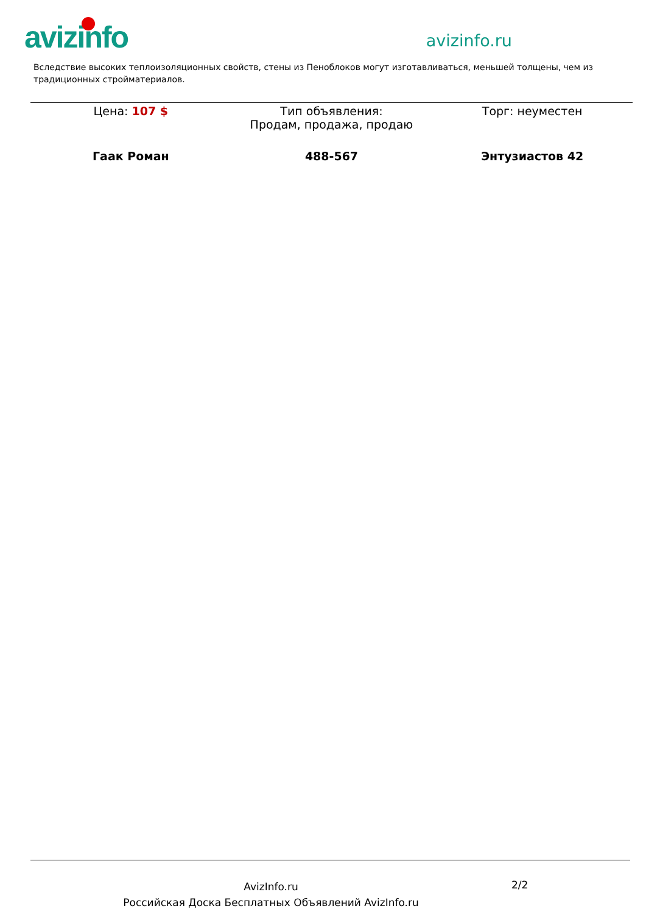avizinfo
avizinfo.ru
Вследствие высоких теплоизоляционных свойств, стены из Пеноблоков могут изготавливаться, меньшей толщены, чем из традиционных стройматериалов.
| Цена: 107 $ | Тип объявления: Продам, продажа, продаю | Торг: неуместен |
| Гаак Роман | 488-567 | Энтузиастов 42 |
AvizInfo.ru
Российская Доска Бесплатных Объявлений AvizInfo.ru
2/2